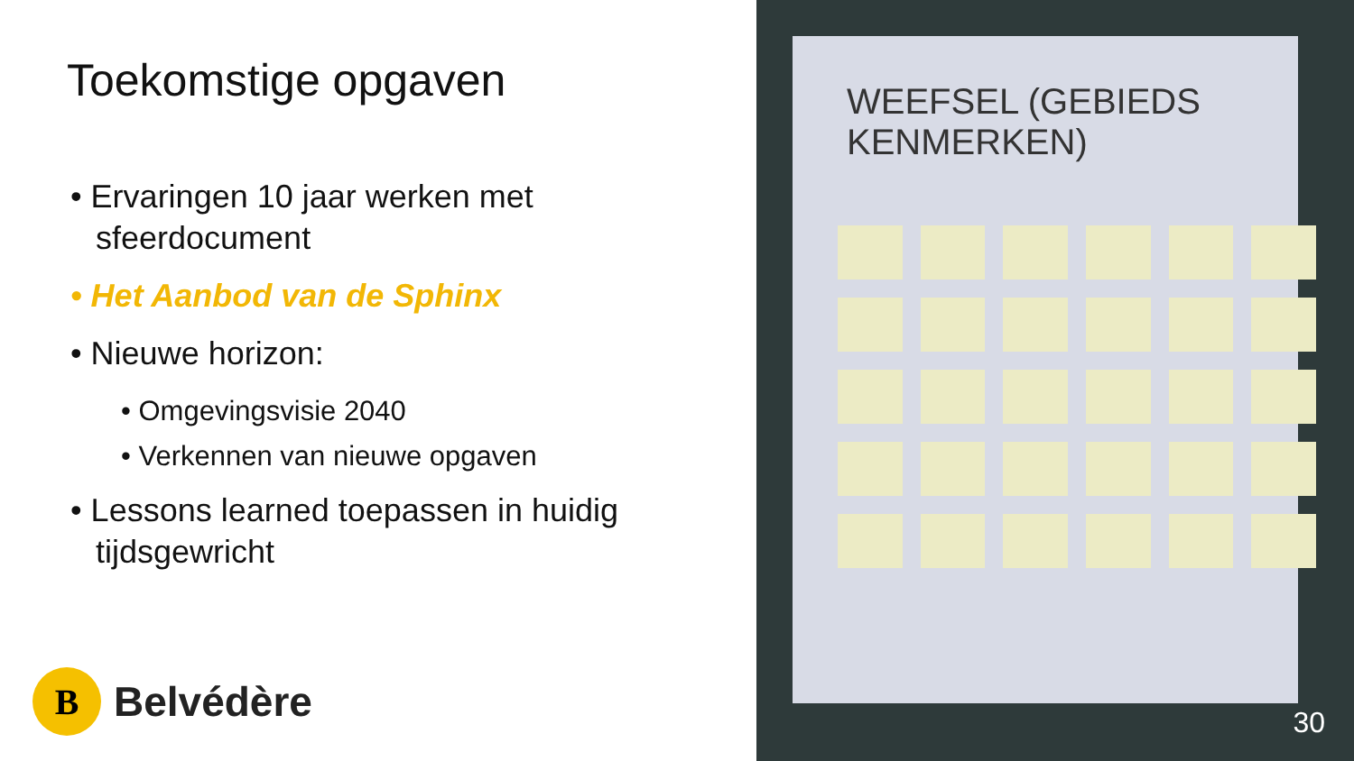Toekomstige opgaven
• Ervaringen 10 jaar werken met sfeerdocument
• Het Aanbod van de Sphinx
• Nieuwe horizon:
• Omgevingsvisie 2040
• Verkennen van nieuwe opgaven
• Lessons learned toepassen in huidig tijdsgewricht
B
Belvédère
WEEFSEL (GEBIEDS KENMERKEN)
30